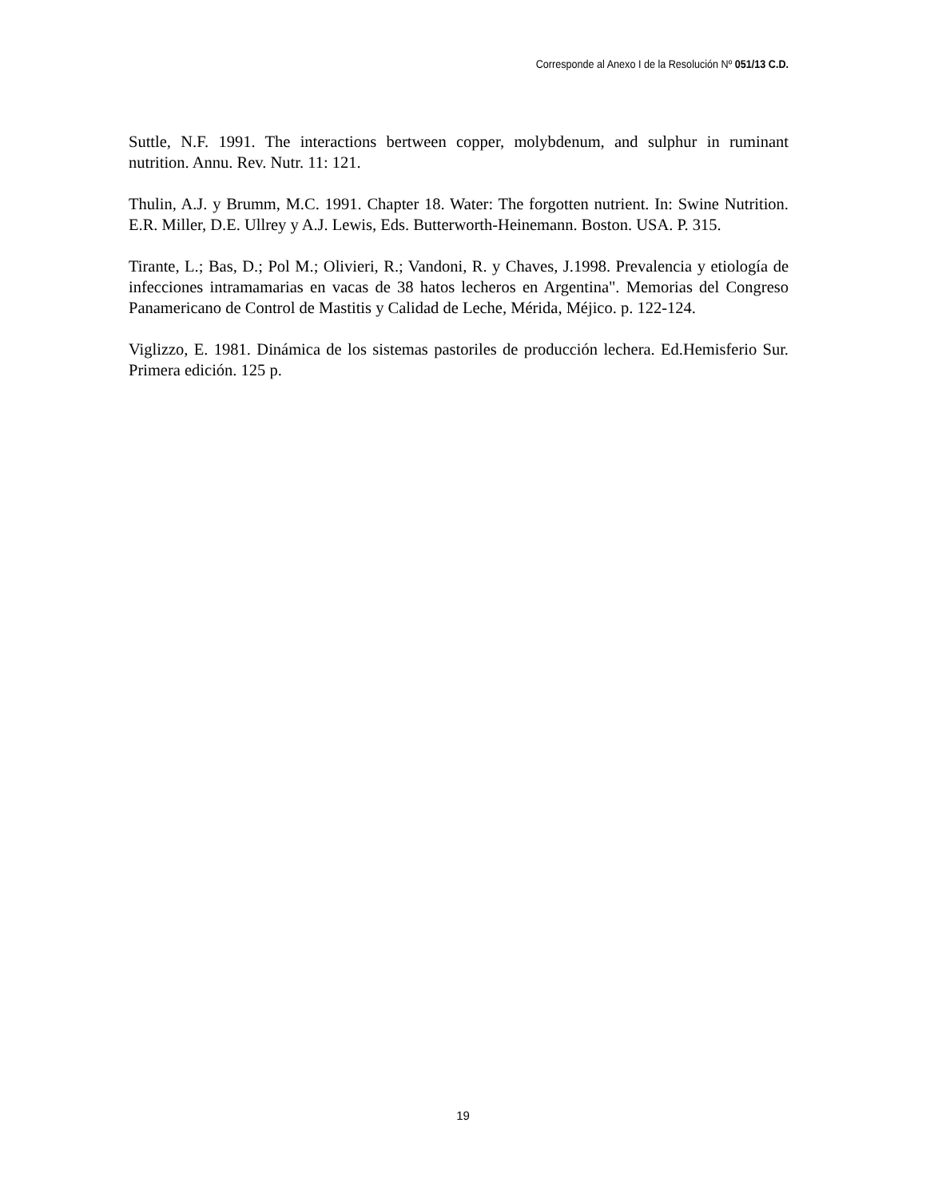Corresponde al Anexo I de la Resolución Nº 051/13 C.D.
Suttle, N.F. 1991. The interactions bertween copper, molybdenum, and sulphur in ruminant nutrition. Annu. Rev. Nutr. 11: 121.
Thulin, A.J. y Brumm, M.C. 1991. Chapter 18. Water: The forgotten nutrient. In: Swine Nutrition. E.R. Miller, D.E. Ullrey y A.J. Lewis, Eds. Butterworth-Heinemann. Boston. USA. P. 315.
Tirante, L.; Bas, D.; Pol M.; Olivieri, R.; Vandoni, R. y Chaves, J.1998. Prevalencia y etiología de infecciones intramamarias en vacas de 38 hatos lecheros en Argentina". Memorias del Congreso Panamericano de Control de Mastitis y Calidad de Leche, Mérida, Méjico. p. 122-124.
Viglizzo, E. 1981. Dinámica de los sistemas pastoriles de producción lechera. Ed.Hemisferio Sur. Primera edición. 125 p.
19